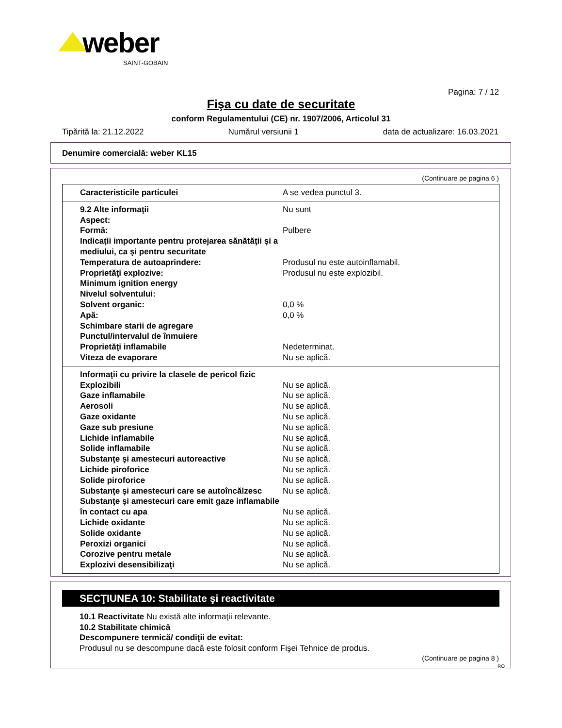weber
SAINT-GOBAIN
Pagina: 7 / 12
Fişa cu date de securitate
conform Regulamentului (CE) nr. 1907/2006, Articolul 31
Tipărită la: 21.12.2022 Numărul versiunii 1 data de actualizare: 16.03.2021
Denumire comercială: weber KL15
(Continuare pe pagina 6 )
| Caracteristicile particulei | A se vedea punctul 3. |
| 9.2 Alte informaţii | Nu sunt |
| Aspect: | |
| Formă: | Pulbere |
| Indicaţii importante pentru protejarea sănătăţii şi a mediului, ca şi pentru securitate | |
| Temperatura de autoaprindere: | Produsul nu este autoinflamabil. |
| Proprietăţi explozive: | Produsul nu este explozibil. |
| Minimum ignition energy | |
| Nivelul solventului: | |
| Solvent organic: | 0,0 % |
| Apă: | 0,0 % |
| Schimbare starii de agregare | |
| Punctul/intervalul de înmuiere | |
| Proprietăţi inflamabile | Nedeterminat. |
| Viteza de evaporare | Nu se aplică. |
| Informaţii cu privire la clasele de pericol fizic | |
| Explozibili | Nu se aplică. |
| Gaze inflamabile | Nu se aplică. |
| Aerosoli | Nu se aplică. |
| Gaze oxidante | Nu se aplică. |
| Gaze sub presiune | Nu se aplică. |
| Lichide inflamabile | Nu se aplică. |
| Solide inflamabile | Nu se aplică. |
| Substanţe şi amestecuri autoreactive | Nu se aplică. |
| Lichide piroforice | Nu se aplică. |
| Solide piroforice | Nu se aplică. |
| Substanţe şi amestecuri care se autoîncălzesc | Nu se aplică. |
| Substanţe şi amestecuri care emit gaze inflamabile în contact cu apa | Nu se aplică. |
| Lichide oxidante | Nu se aplică. |
| Solide oxidante | Nu se aplică. |
| Peroxizi organici | Nu se aplică. |
| Corozive pentru metale | Nu se aplică. |
| Explozivi desensibilizaţi | Nu se aplică. |
SECŢIUNEA 10: Stabilitate şi reactivitate
10.1 Reactivitate Nu există alte informaţii relevante.
10.2 Stabilitate chimică
Descompunere termică/ condiţii de evitat:
Produsul nu se descompune dacă este folosit conform Fişei Tehnice de produs.
(Continuare pe pagina 8 )
RO